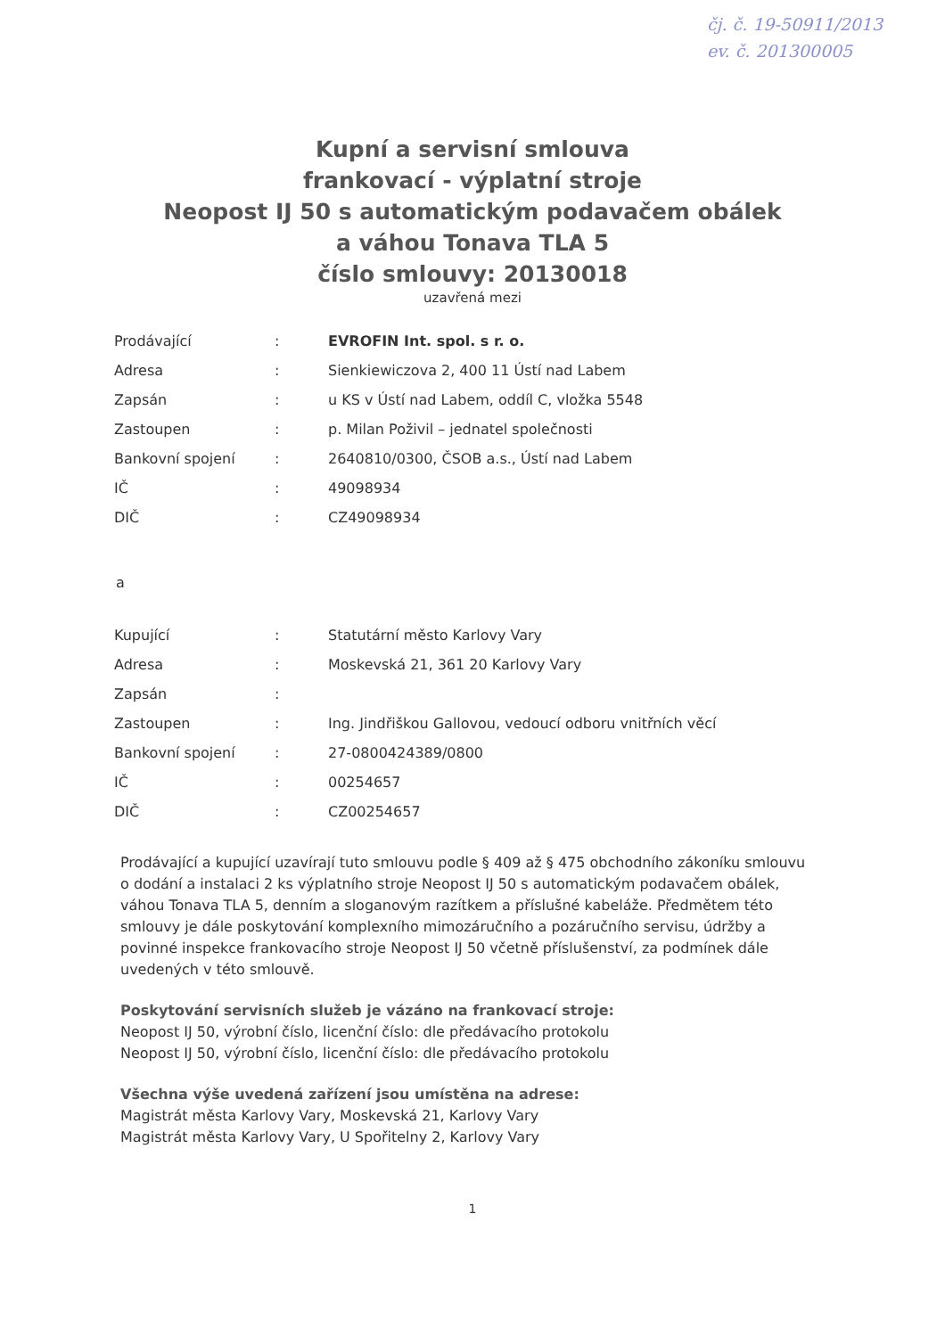čj. č. 19-50911/2013
ev. č. 201300005
Kupní a servisní smlouva
frankovací - výplatní stroje
Neopost IJ 50 s automatickým podavačem obálek
a váhou Tonava TLA 5
číslo smlouvy: 20130018
uzavřená mezi
| Prodávající | : | EVROFIN Int. spol. s r. o. |
| Adresa | : | Sienkiewiczova 2, 400 11 Ústí nad Labem |
| Zapsán | : | u KS v Ústí nad Labem, oddíl C, vložka 5548 |
| Zastoupen | : | p. Milan Poživil – jednatel společnosti |
| Bankovní spojení | : | 2640810/0300, ČSOB a.s., Ústí nad Labem |
| IČ | : | 49098934 |
| DIČ | : | CZ49098934 |
a
| Kupující | : | Statutární město Karlovy Vary |
| Adresa | : | Moskevská 21, 361 20 Karlovy Vary |
| Zapsán | : | |
| Zastoupen | : | Ing. Jindřiškou Gallovou, vedoucí odboru vnitřních věcí |
| Bankovní spojení | : | 27-0800424389/0800 |
| IČ | : | 00254657 |
| DIČ | : | CZ00254657 |
Prodávající a kupující uzavírají tuto smlouvu podle § 409 až § 475 obchodního zákoníku smlouvu o dodání a instalaci 2 ks výplatního stroje Neopost IJ 50 s automatickým podavačem obálek, váhou Tonava TLA 5, denním a sloganovým razítkem a příslušné kabeláže. Předmětem této smlouvy je dále poskytování komplexního mimozáručního a pozáručního servisu, údržby a povinné inspekce frankovacího stroje Neopost IJ 50 včetně příslušenství, za podmínek dále uvedených v této smlouvě.
Poskytování servisních služeb je vázáno na frankovací stroje:
Neopost IJ 50, výrobní číslo, licenční číslo: dle předávacího protokolu
Neopost IJ 50, výrobní číslo, licenční číslo: dle předávacího protokolu
Všechna výše uvedená zařízení jsou umístěna na adrese:
Magistrát města Karlovy Vary, Moskevská 21, Karlovy Vary
Magistrát města Karlovy Vary, U Spořitelny 2, Karlovy Vary
1